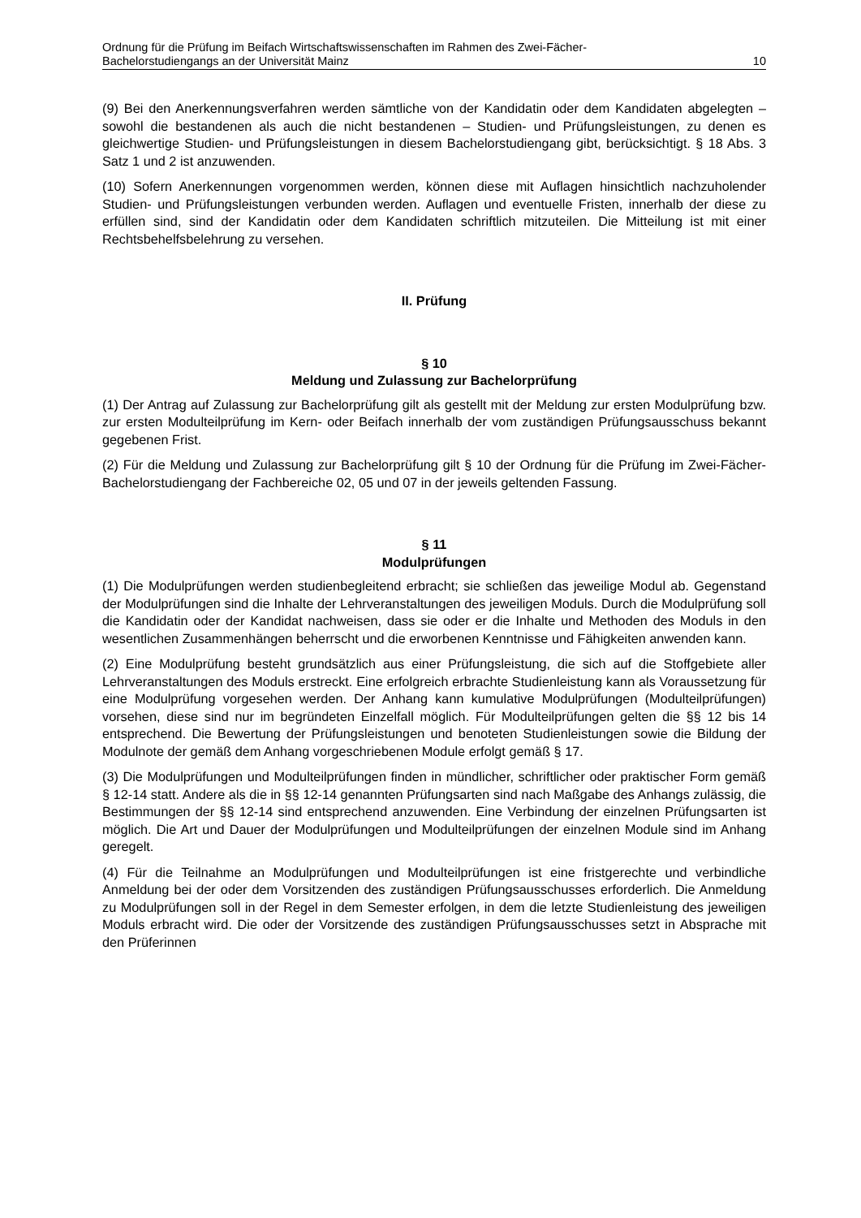Ordnung für die Prüfung im Beifach Wirtschaftswissenschaften im Rahmen des Zwei-Fächer-
Bachelorstudiengangs an der Universität Mainz 10
(9) Bei den Anerkennungsverfahren werden sämtliche von der Kandidatin oder dem Kandidaten abgelegten – sowohl die bestandenen als auch die nicht bestandenen – Studien- und Prüfungsleistungen, zu denen es gleichwertige Studien- und Prüfungsleistungen in diesem Bachelorstudiengang gibt, berücksichtigt. § 18 Abs. 3 Satz 1 und 2 ist anzuwenden.
(10) Sofern Anerkennungen vorgenommen werden, können diese mit Auflagen hinsichtlich nachzuholender Studien- und Prüfungsleistungen verbunden werden. Auflagen und eventuelle Fristen, innerhalb der diese zu erfüllen sind, sind der Kandidatin oder dem Kandidaten schriftlich mitzuteilen. Die Mitteilung ist mit einer Rechtsbehelfsbelehrung zu versehen.
II. Prüfung
§ 10
Meldung und Zulassung zur Bachelorprüfung
(1) Der Antrag auf Zulassung zur Bachelorprüfung gilt als gestellt mit der Meldung zur ersten Modulprüfung bzw. zur ersten Modulteilprüfung im Kern- oder Beifach innerhalb der vom zuständigen Prüfungsausschuss bekannt gegebenen Frist.
(2) Für die Meldung und Zulassung zur Bachelorprüfung gilt § 10 der Ordnung für die Prüfung im Zwei-Fächer-Bachelorstudiengang der Fachbereiche 02, 05 und 07 in der jeweils geltenden Fassung.
§ 11
Modulprüfungen
(1) Die Modulprüfungen werden studienbegleitend erbracht; sie schließen das jeweilige Modul ab. Gegenstand der Modulprüfungen sind die Inhalte der Lehrveranstaltungen des jeweiligen Moduls. Durch die Modulprüfung soll die Kandidatin oder der Kandidat nachweisen, dass sie oder er die Inhalte und Methoden des Moduls in den wesentlichen Zusammenhängen beherrscht und die erworbenen Kenntnisse und Fähigkeiten anwenden kann.
(2) Eine Modulprüfung besteht grundsätzlich aus einer Prüfungsleistung, die sich auf die Stoffgebiete aller Lehrveranstaltungen des Moduls erstreckt. Eine erfolgreich erbrachte Studienleistung kann als Voraussetzung für eine Modulprüfung vorgesehen werden. Der Anhang kann kumulative Modulprüfungen (Modulteilprüfungen) vorsehen, diese sind nur im begründeten Einzelfall möglich. Für Modulteilprüfungen gelten die §§ 12 bis 14 entsprechend. Die Bewertung der Prüfungsleistungen und benoteten Studienleistungen sowie die Bildung der Modulnote der gemäß dem Anhang vorgeschriebenen Module erfolgt gemäß § 17.
(3) Die Modulprüfungen und Modulteilprüfungen finden in mündlicher, schriftlicher oder praktischer Form gemäß § 12-14 statt. Andere als die in §§ 12-14 genannten Prüfungsarten sind nach Maßgabe des Anhangs zulässig, die Bestimmungen der §§ 12-14 sind entsprechend anzuwenden. Eine Verbindung der einzelnen Prüfungsarten ist möglich. Die Art und Dauer der Modulprüfungen und Modulteilprüfungen der einzelnen Module sind im Anhang geregelt.
(4) Für die Teilnahme an Modulprüfungen und Modulteilprüfungen ist eine fristgerechte und verbindliche Anmeldung bei der oder dem Vorsitzenden des zuständigen Prüfungsausschusses erforderlich. Die Anmeldung zu Modulprüfungen soll in der Regel in dem Semester erfolgen, in dem die letzte Studienleistung des jeweiligen Moduls erbracht wird. Die oder der Vorsitzende des zuständigen Prüfungsausschusses setzt in Absprache mit den Prüferinnen